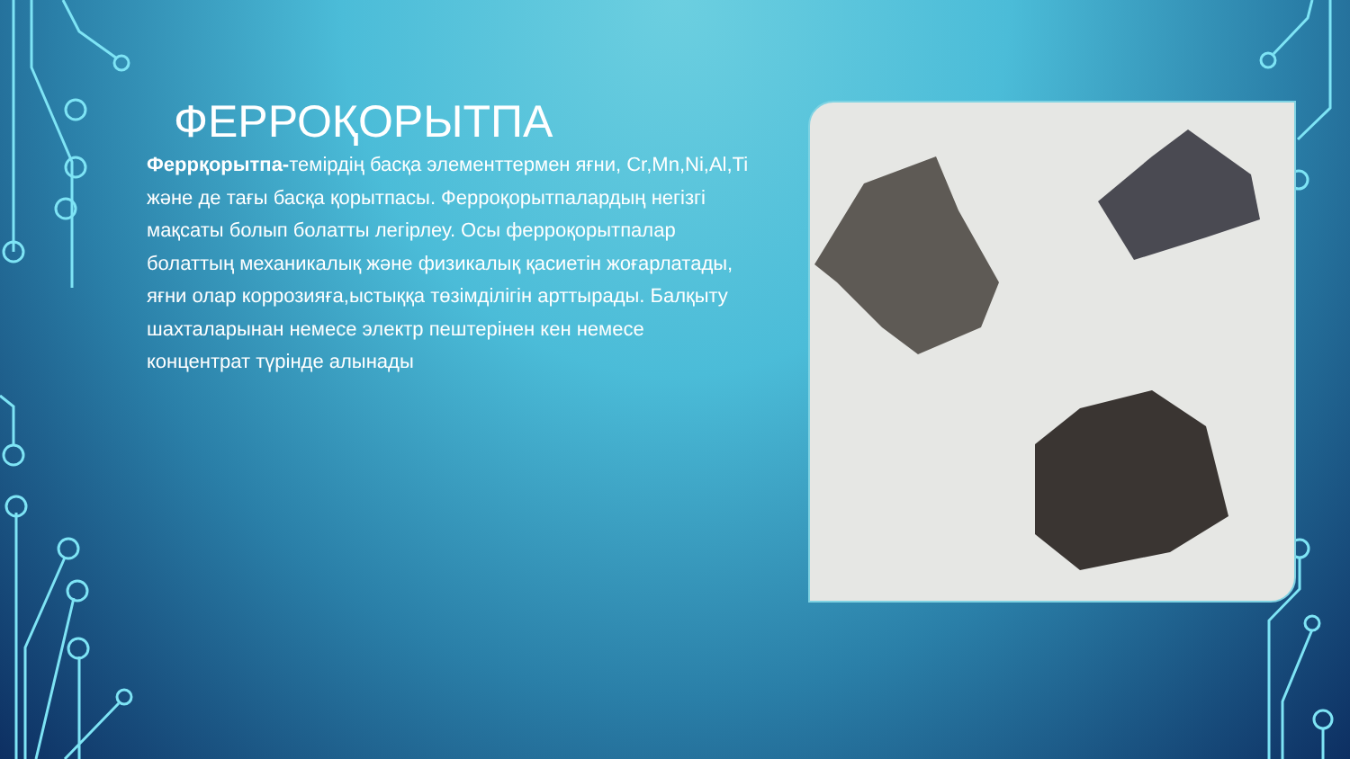ФЕРРОҚОРЫТПА
Феррқорытпа-темірдің басқа элементтермен яғни, Cr,Mn,Ni,Al,Ti және де тағы басқа қорытпасы. Ферроқорытпалардың негізгі мақсаты болып болатты легірлеу. Осы ферроқорытпалар болаттың механикалық және физикалық қасиетін жоғарлатады, яғни олар коррозияға,ыстыққа төзімділігін арттырады. Балқыту шахталарынан немесе электр пештерінен кен немесе концентрат түрінде алынады